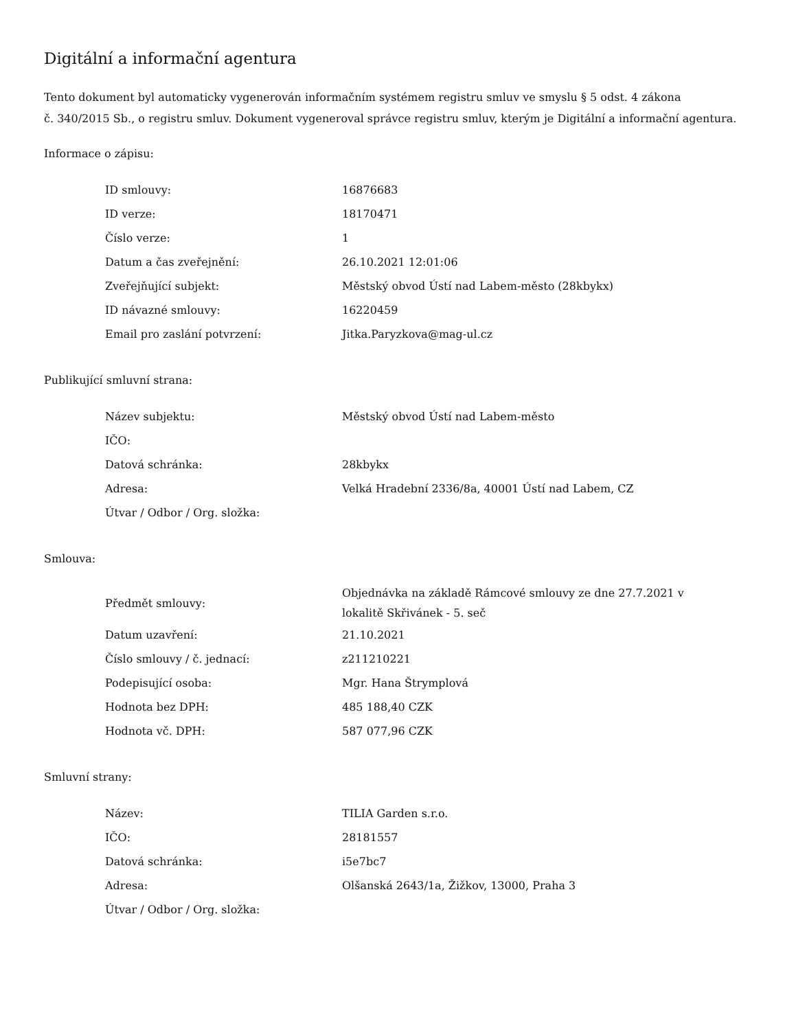Digitální a informační agentura
Tento dokument byl automaticky vygenerován informačním systémem registru smluv ve smyslu § 5 odst. 4 zákona
č. 340/2015 Sb., o registru smluv. Dokument vygeneroval správce registru smluv, kterým je Digitální a informační agentura.
Informace o zápisu:
| ID smlouvy: | 16876683 |
| ID verze: | 18170471 |
| Číslo verze: | 1 |
| Datum a čas zveřejnění: | 26.10.2021 12:01:06 |
| Zveřejňující subjekt: | Městský obvod Ústí nad Labem-město (28kbykx) |
| ID návazné smlouvy: | 16220459 |
| Email pro zaslání potvrzení: | Jitka.Paryzkova@mag-ul.cz |
Publikující smluvní strana:
| Název subjektu: | Městský obvod Ústí nad Labem-město |
| IČO: | |
| Datová schránka: | 28kbykx |
| Adresa: | Velká Hradební 2336/8a, 40001 Ústí nad Labem, CZ |
| Útvar / Odbor / Org. složka: | |
Smlouva:
| Předmět smlouvy: | Objednávka na základě Rámcové smlouvy ze dne 27.7.2021 v lokalitě Skřivánek - 5. seč |
| Datum uzavření: | 21.10.2021 |
| Číslo smlouvy / č. jednací: | z211210221 |
| Podepisující osoba: | Mgr. Hana Štrymplová |
| Hodnota bez DPH: | 485 188,40 CZK |
| Hodnota vč. DPH: | 587 077,96 CZK |
Smluvní strany:
| Název: | TILIA Garden s.r.o. |
| IČO: | 28181557 |
| Datová schránka: | i5e7bc7 |
| Adresa: | Olšanská 2643/1a, Žižkov, 13000, Praha 3 |
| Útvar / Odbor / Org. složka: | |